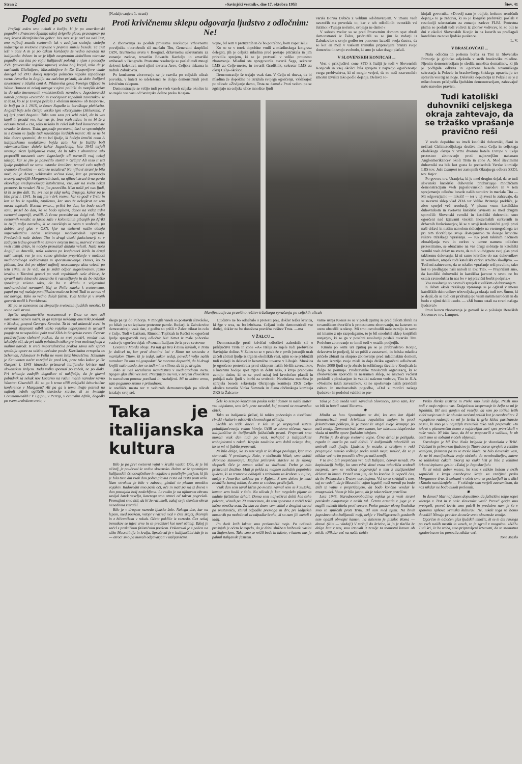Stran 2 »Savinjski vestnik«, dne 17. oktobra 1953 Štev. 41
Pogled po svetu
Prejšnji teden smo nehali z Italijo, ki je po amerikanski pogodbi s Francovo Španijo takoj dvignila glavo, pravzaprav pa svoj krvavi klerofašistični gobec. Ves svet se je ozrl na naš Trst, eno najbolj znanih svetovnih luk v zadnjem stoletju, stoletju industrije in svetovne trgovine v pravem smislu besede. Ta Trst leži v coni A in je po ozkem koridorju še vedno navezan na italijansko državo in se je kljub nasprotnim določilom mirovne pogodbe vsa leta po vojni italijanski položaj v njem s pomočjo ZVU (zavezniške vojaške uprave) vedno bolj krepil, tako da je naslednik Giolittijeve, Mussolinijeve in De Gasperijeve vlade dosegel od ZVU doslej največjo politično napako zapadnega sveta: Amerika in Anglija sta načelno pristali, da dobe Italijani suverenost v tržaški coni A. Pilatovska gesta Foreign Officea in White Housea ni nekaj novega v njeni politiki do manjših držav in do tako imenovanih »nehistoričnih narodov«. Jugoslovanski narodi poznajo »zvestobo in značajnost zapadnih zaveznikov še iz časa, ko se je Evropa pečala z »bolnim možem« ob Bosporu«, še bolj pa iz l. 1915, iz časov Rapalla in koroškega plebiscita. Angleži baje zelo čislajo versko igro »Everyman« (Slehernik). V tej igri pravi bogatin: Tako sem sam pri sebi rekel, da bi vas kupil in prodal vse, kar vas je, brez vseh težav, in ne bi še z očesom trenil.« Da, tako nekako bi rekel kak lord konservativne stranke še danes. Toda, gospodje porutanci, časi se spreminjajo in s časom se ljudje tudi naveličajo lordskih manir: Ali se ne bi bilo dobro spomniti, da so isti ljudje, ki hočejo izročiti cono A italijanskemu neofašizmu bojda zato, ker je Italija bolj »demokratična« dežela kakor Jugoslavija, leta 1943 terjali invazijo skozi ljubljanska vrata, da bi tako z oboroženo silo preprečili nastanek nove Jugoslavije ali ustvarili vsaj nekaj takega, kar se jim je posrečilo storiti v Grčiji? Ali niso ti isti ljudje podpirali ne samo ostanke četništva, temveč celo najbolj sramoto človeštva — ostanke ustaštva? Na njihovi strani je bila moč, bil je denar, velikanska večina zlata, kar ga premorejo trezorji največjih Morganovih bank, na njihovi strani črna garda okorelega srednjeveškega katolicizma, vse, kar na svetu nekaj premore. In vendar! Ni se jim posrečilo. Niso našli pri nas ljudi, ki bi se jim dali. Tu, pri nas je zdaj nekaj drugega, kakor pa je bilo pred l. 1941. In naj jim v brk vsemu, kar se godi v Trstu in kar se bo še zgodilo, zapišemo, kar smo že nekajkrat na tem mestu zapisali: Essetai emar..., prišel bo dan, ko bodo ostali sami, prišel bo dan, ko se bodo njihovi, danes na videz trdni svetovni imperiji, zrušili. A čemu prerokbe na dolgi rok. Volja svetovnih množic se jasno kaže v kolonialnih gibanjih po Afriki in Aziji, volja narodov, ki se osveščajo in rasto v svobodo, pa dobiva svoj glas v OZN, kjer na sleherni način obsoja imperialistični način reševanja mednarodnih vprašanj. Predsednik naše države Tito in drugi visoki funkcionarji so v zadnjem tednu govorili ne samo v svojem imenu, marveč v imenu vseh tistih držav, ki nočejo prenašati diktata velesil. Naša nota Angliji in Ameriki, naša zahteva po konferenci štirih in drugi naši ukrepi, vse je eno samo globoko prepričanje v možnost mednarodnega sodelovanja in sporazumevanja. Danes, ko to pišemo, šest dni po objavi najbolj nesramnega akta velesil po letu 1945, se že vidi, da je srditi odpor Jugoslovanov, jasno izražen s Titovimi govori po vseh republikah naše države, že spravil naše hinavske zaveznike k razmišljanju in da bo tržaško vprašanje rešeno tako, da bo v skladu z veljavnimi mednarodnimi normami. Naj se Pella zateka k svetovnemu, papež pa naj mašuje pontifikalno mašo za Istro! Tudi to za nas ni nič novega. Tako so vedno delali fašisti. Tudi Hitler je v svojih govorih molil k Previdnosti.
Mi pa se zanesemo na simpatije svetovnih ljudskih množic, ki so na naši strani.
Spričo angloameriške nesramnosti v Trstu se nam zdi naravnost naiven načrt, ki ga razvija nekdanji ameriški poslanik v Moskvi, gospod Georges Kennint. Ta bi rad atlantski zvezi in evropski skupnosti odbil vsako vojaško naperjenost in ustvaril pogoje za nenapadalni pakt med ZDA in Sovjetsko zvezo. Čeprav pozdravljamo sleherni poskus, da se svet pomiri, vendar nas izkušnja uči, da pri takih poizkusih težko gre brez mešetarjenja z malimi narodi. K sreči imperialistična praksa sama sebi sproti spodbija opore za takšne nečedne posle. Klerikalna evropska os Schuman, Adenauer in Pella ne more brez hinavščine. Schuman je Kennantov načrt razvijal že pred leti, prav tako kakor je De Gasperi l. 1945 hinavsko priznaval italijanske krivice nad slovanskim življem. Toda volka spoznaš po zobeh, ne po dlaki. Pri tehtanju zadnjih dogodkov ni naključje, da je glavni pobudnik za nekak nov Locarno na račun malih narodov ravno Winston Churchill. Ali so ga k temu silili zaključki laburistične konference v Margateu? Ali pa ga k temu tirajo potresi na najbolj trdnih ogliščih starinske stavbe, ki se imenuje Commonwealth? V Egiptu, v Perziji, v centralni Afriki, dogodki po vsem arabskem svetu, v
(Nadaljevanje s 1. strani)
Proti krivičnemu sklepu odgovarja ljudstvo z odločnim: Ne!
Z zborovanja so poslali protestne resolucije vrhovnemu poveljniku oboroženih sil maršalu Titu, Generalni skupščini OZN, Izvršnemu svetu v Beograd, državnemu sekretariatu za zunanje zadeve, tovarišu Edvardu Kardelju in ameriški ambasadi v Beogradu. Protestne resolucije so poslali tudi mnogi delovni kolektivi, med njimi tovarna Aero, Celjska tiskarna in rudnik Zabukovca.
Po končanem zborovanju se je razvila po celjskih ulicah povorka, v kateri so udeleženci še dolgo demonstrirali proti krivičnim sklepom.
Demonstracije se vršijo tudi po vseh vaseh celjske okolice in so zajele vse vasi od Savinjske doline preko Kozjan-
vojne, bil sem v partizanih in če bo potrebno, bom zopet šel.«
Ko so se v torek dopoldne vrnili z mladinskega kongresa delegati, jih je celjska mladina pred postajo pričakala in jim priredila sprejem, ki se je pretvoril v veliko protestno zborovanje. Mladini sta spregovorila tovariš Šega, sekretar LMS za Celje-mesto, in tovariš Gradišnik, sekretar LMS za okraj Celje-okolico.
Demonstracije še trajajo vsak dan. V Celju ni dneva, da bi mladina že dopoldne ne izražala svojega ogorčenja, vzklikajoč po ulicah: »Življenje damo, Trsta ne damo!« Proti večeru pa se zgrinjajo na celjske ulice množice ljudi
variša Borisa Debiča z velikim odobravanjem. V imenu vseh navzočih sta povedala to, kar v teh odločilnih trenutkih vsi čutimo: »Tujega nočemo, svojega ne damo!«
V soboto zvečer so se pred Prosvetnim domom spet zbrali demonstranti iz Žalca, pridružili so se jim še rudarji iz Zabukovice s svojo godbo ter ponovno izrazili svoja čustva, da so kot en mož v vsakem trenutku pripravljeni braniti svojo domovino in svojo svobodo, ki smo jo tako drago plačali.
V SLOVENSKIH KONJICAH ...
Vest o priključitvi cone STO k Italiji je tudi v Slovenskih Konjicah in vsej okolici bila sprejeta z največjo ogorčenostjo vsega prebivalstva, ki ni moglo verjeti, da so naši »zavezniki« zmožni izvršiti tako podlo dejanje. Delavci to-
Manifestacije za pravično rešitev tržaškega vprašanja po celjskih ulicah
skega pa tja do Pohorja. V mnogih vaseh so postavili slavoloke, po hišah pa so izpisane protestne parole. Rudarji iz Zabukovice demonstrirajo vsak dan, z godbo so prišli v Žalec trikrat in celo v Celje. Tudi v Laškem, Rimskih Toplicah in Rečici so ogorčeni ljudje spregovorili svoj odločni: Ne! Kmet iz male pohorske vasice je ogorčen dejal: »Poznam Italijane že iz prve svetovne
Levantu? Morda oboje. Pa naj ga tira k temu karkoli, v Trstu je doživel to, kar pred desetimi leti v Rimu na sestanku z maršalom Titom, ki je tedaj, kakor sedaj, povedal voljo naših narodov: Tu smo mi gospodar! Ne moremo dopustiti, da bi drugi krojili našo usodo, ker se tudi mi ne silimo, da bi jo drugim.
Tako se naš socializem manifestira v mednarodnem svetu. Njegov glas sliši ves svet. Pritrjujejo mu vsi, v svojem človeškem in narodnem ponosu ponižani in razžaljeni. Mi to dobro vemo, zato pogumno zremo v prihodnost.
iz središča mesta ter v večurnih demonstracijah po ulicah izražajo svoj srd.
Ljudstvo ne bo odnehalo s protesti prej, dokler težka krivica, ki žge v srca, ne bo izbrisana. Celjani bodo demonstrirali vse dotlej, dokler ne bo dosežena pravična rešitev Trsta. —ma
V ŽALCU ...
Demonstracije proti krivični odločitvi zahodnih sil o priključitvi Trsta in cone »A« Italiji so zajele tudi prebivalce Savinjske doline. V Žalcu so se v petek že v prvih jutranjih urah začeli zbirati ljudje iz trga in okoliških vasi, njim so se pridružili tudi rudarji in delavci iz keramične tovarne v Libojah. Množica je ogorčeno protestirala proti sklepom naših bivših zaveznikov, s katerimi hočejo spet trgati in deliti našo, s krvjo prepojeno zemljo tistim, ki so se pred nekaj leti krvoločno planili in pobijali naše ljudi v borbi za svobodo. Navdušena množica je sprejela besede sekretarja Okrajnega komiteja ZKS Celje-okolica tovariša Vinka Šumrada in člana občinskega komiteja ZKS iz Žalca to-
varne usnja Konus so se v petek zjutraj še pred delom zbrali na tovarniškem dvorišču k protestnemu zborovanju, na katerem so ostro obsodili ta ukrep. Mi smo osvobodili našo zemljo in samo mi imamo z njo razpolagamo, to je bil enodušni sklep konjiških usnjarjev, ki so ga v posebni resoluciji poslali tovarišu Titu. Podobno zborovanje so imeli tudi v ostalih podjetjih.
Kmalu po osmi uri zjutraj pa se je prebivalstvo Konjic, delavstvo iz podjetij, ki so prišli z zastavami, in šolska mladina pričelo zbirati na skupno zborovanje pred mladinskim domom, da tam izrazijo svoje misli in dajo duška ogorčeni odločnosti. Preko 2000 ljudi se je zbralo in tolikšnega števila v Konjicah že dolgo ne pomnijo. Predstavnike množičnih organizacij, ki so zborovalcem sporočili ta nesramen sklep, so navzoči večkrat prekinili s ploskanjem in vzkliki našemu vodstvu, Titu in JLA. »Nočemo takih zaveznikov, ki ne upoštevajo naših pravičnih zahtev in mednarodnih pogodb«, »Dol z morilci našega ljudstva« in podobni vzkliki so pre-
kinjali govornike. »Dovolj nam je obljub, hočemo resničnih dejanj,« to je zahteva, ki so jo konjiški prebivalci poslali v resoluciji sekretariatu za zunanje zadeve FLRJ. Protestna pisma so poslali tudi volivci iz zborov volivcev, ki so bili te dni v okolici Slovenskih Konjic in na katerih so predlagali kandidate za nove ljudske poslance.
L. V.
V BRASLOVČAH ...
Naša odločna in poštena borba za Trst in Slovensko Primorje je globoko odjeknila v srcih braslovške mladine. Njenim demonstracijam je sledila množica domačinov, ki jih je podžgala odkrita in ogorčena beseda tovarniškega sekretarja iz Polzele in braslovškega šolskega upravitelja ter spravila ves trg na noge. Delavska deputacija iz Polzele se je z mikrofonom priključila ljudskim demonstracijam, zahtevajoč našo narodno pravico.
Tudi katoliški duhovniki celjskega okraja zahtevajo, da se tržaško vprašanje pravično reši
V sredo dopoldne so imeli katoliški duhovniki, člani in nečlani Cirilmetodijskega društva mesta Celja in celjskega okoliškega okraja v vrtni dvorani hotela Evrope v Celju protestno zborovanje proti najnovejšim nakanam Angloamerikancev okoli Trsta in cone A. Med števiInimi duhovniki sta bila kot gosta še predsednik Verske komisije LRS tov. Jože Lampret ter zastopnik Okrajnega odbora SZDL tov. Rajer.
Po govoru tov. Uranjeka, ki je med drugim dejal, da se tudi slovenski katoliški duhovniki pridružujejo množičnim demonstracijam vseh jugoslovanskih narodov in v tem sprejemanju odločne besede naših narodov in maršala Tita — Mi odgovarjamo — nikoli! — ter v tej zvezi še zahtevajo, da se nevarni sklep vlad ZDA ter Velike Britanije prekliče, je zbor sprejel več resolucij. V pismu vsem katoliškim duhovnikom in svetovni katoliški javnosti so med drugim sporočili: Slovenski verniki in katoliški duhovniki smo ogorčeni nad izjavami visokih inozemskih cerkvenih in državnih funkcionarjev, ki se v svoji iredentistični gonji proti naši državi in našim narodom sklicujejo na vsemogočnega ter pri tem zlorabljajo svoje dostojanstvo za dosego krivične rešitve tržaškega vprašanja. — Ko proti takšnim načinom zlorabljanja vere in cerkve v temne namene odločno protestiramo, se obračamo na vas drugi sobratje in katoliški verniki vseh držav na svetu, da tudi vi dvignete svoj glas proti takšnemu delovanju, ki ni samo krivično do nas duhovnikov in vernikov, ampak tudi katoliški cerkvi izredno škodljivo. — Tudi mi zahtevamo, da se tržaško vprašanje reši pravilno, tako kot to predlagajo naši narodi in tov. Tito. — Prepričani smo, da katoliški duhovniki in katoliška javnost v svetu ne bo ostala ravnodušna in nas bo v tej pravični borbi podprla.«
Vse resolucije so navzoči sprejeli z velikim odobravanjem.
K debati okoli tržaškega vprašanja se je oglasil v imenu katoliških duhovnikov trboveljskega okraja tudi tov. Šmon, ki je dejal, da se tudi oni pridružujejo vsem našim narodom in da bodo z njimi delili usodo. — »Mi bomo ostali na strani našega ljudstva!«
Proti koncu zborovanja je govoril še o položaju Beneških Slovencev tov. Lampret.
Taka je italijanska kultura
Bilo je po prvi svetovni vojni v kraški vasici. Oče, ki je bil učitelj, je poučeval še vedno slovensko. Dobro se še spominjam italijanskih črnosrajčnikov in vojakov s petelinjim perjem, ki jih je bila tiste dni vsak dan polna glavna cesta od Trsta proti Reki. Nam otrokom je bilo v zabavo, gledati to pisano množico vojakov. Radovedni smo pasli oči, oče in mati pa sta iz dneva v dan postajala bolj zaskrbljena. Le redko je na njihovem obrazu zasijal žarek veselja, katerega smo otroci od takrat pogrešali. Premajhni smo bili, da bi že razumeli, zakaj se je staršem obraz nenadoma zmračil.
Bilo je v drugem razredu ljudske šole. Nekega dne, kar na lepem, med poukom, vstopi v razred mož v črni srajci, škornjih in z bičevnikom v rokah. Očeta pokliče iz razreda. Čez nekaj trenutkov se tujec vrne in se predstavi kot novi učitelj. Takoj je začel s praktičnim fašističnim poukom. Pokazoval je s palico na sliko Mussolinija in kralja. Spraševal je v italijanščini kdo je to — otroci smo pa morali odgovarjati v italijanščini.
Šele ko sem po končanem pouku stekel domov in našel mater vso objokano, sem šele prav zavedal, kaj pomeni ta nenavaden obisk.
Tako so italijanski fašisti, ki toliko gobezdajo o tisočletni rimski »kulturi« odslovili slovenskega učitelja.
Sledili so težki dnevi. V šoli se je stopnjeval sistem poitalijančevanja vedno hitreje. Učili se nismo ničesar, razen italijanščine in italijanskih fašističnih pesmi. Prepevati smo morali vsak dan tudi po vasi, mahajoč z italijanskimi trobojnicami v rokah. Krepko zaušnico sem dobil nekega dne, ko se mi ni ljubilo prepevati.
Ni bilo dolgo, ko so nas vrgli iz šolskega poslopja, kjer smo stanovali. V predmestju Reke, v občinskih hišah, smo dobili skromno stanovanje. Majhni prihranki staršev so že skoraj skopneli. Oče je zaman stikal za službami. Treba je bilo prehraniti družino. Mati je pekla za majhen zaslužek popotnice ljudem, ki so trumoma odhajali s trebuhom za kruhom v tujino, možje v Ameriko, dekleta pa v Egipt... S tem delom je mati zaslužila komaj toliko, da smo se s težavo preživljali.
Vsak dan sem taval lačen po mestu, ravnal sem se k Sušaka, kamor sem hodil v šolo. Na ulicah je kar mrgolelo pijane in nadute fašistične drhali. Doma sem največkrat dobil kos suhe polente, včasih pa 20 centezimov, da sem spotoma z rožiči tešil lačna otroška usta. Za dan za dnem sem stikal z drugimi otroci po pristanišču, zbiral odpadke premoga in drv, pri ladjiskih mostovih pa moledoval za odpadke kruha, ki so nam jih metali z ladij.
Po dveh letih lakote smo prekoračili mejo. Po neštetih prošnjah je očetu le uspelo, da je dobil službo v hribovski vasici na Štajerskem. Tako smo se rešili bede in lakote, v katero nas je pahnil italijanski fašizem.
Taka je bila usoda vseh zavednih Slovencev, samo zato, ker so bili in hoteli ostati Slovenci.
✱
Minila so leta. Spominjam se dni, ko smo kot dijaki demonstrirali proti krivičnim rapalskim mejam in proti fašističnemu pohlepu, ki je zopet že stegal svoje krempIje po naši zemlji. Demonstrirali smo zaman, ker takratna hlapčevska vlada ni nudila opore ljudskim težnjam.
Prišlo je do druge svetovne vojne. Črna drhal je požigala, ropala in morila po naši deželi. V italijanskih taboriščih so umirali naši ljudje. Ljudstvo je ostalo, z orožjem v roki preganjalo rimsko volkuljo preko naših meja, misleč, da se ji nikdar več ne bo pocedile sline po naši zemlji.
V to smo bili prepričani vsi, tudi Italijani, čeprav neradi. Po kapitulaciji Italije, ko smo vdrli skozi vrata taborišča svobodi nasproti, sem se večkrat pogovarjal o tem z italijanskimi delavci in kmeti. Pravil sem jim, da bo končno le napočil čas, da bo Primorska s Trstom osvobojena. Vsi so se strinjali s tem, saj so vedeli, da je Mussolini vojno izgubil, naši narodi pa bodo izšli iz vojne s prepričanjem, da bodo končno vendar le zmagovalci. Vsem je bilo jasno, da je taka rešitev pravična.
Leta 1945. Narodnoosvobodilna vojska je z vseh strani potiskala okupatorja z naših tal. Četrta armada z juga je v naglih naletih hitela proti severu. Preko gozdov okrog Snežnika smo se spuščali proti Trstu. Bil sem med njimi. Na bivši jugoslovansko-italijanski meji, nekje v Vindišgrecovih gozdovih sem opazil obmejni kamen, na katerem je pisalo: Roma — doma! (Rim — vladaj!) V mržnji do krivice, ki jo je tlačila že dolga leta v nas, smo izruvali iz zemlje ta sramotni kamen ob misli: »Nikdar več na naših tleh!«
Preko Ilirske Bistrice in Pivke smo hiteli dalje. Prišli smo tudi v mojo rojstno vas. Dolgoletno hrepenenje in želja se mi je izpolnila. Bil sem ganjen od veselja, da sem po tolikih letih videl svojo vas in še ob tako svečani priliki kot je osvoboditev. Z nepopisno radostjo se mi je izvila iz grla kitica partizanske pesmi, ki smo jo v najtežjih trenutkih tako radi prepevali: »In takrat s plamenečim bomo z najdražjim meč spet privriskali v naše vasi«. Ni bilo časa, da bi se pogovorili z vaščani, le ob cesti smo se solzami v očeh objemali.
Osvobojen je bil Trst. Naša brigada je vkorakala v Tržič. Tržačani in primorsko ljudstvo je Titove borce sprejelo z velikim veseljem, fašistom pa so se tresle hlače. Ni bilo slovenske vasi, da ne bi manifestirala svoje občutke do osvoboditeljev, katere so tolikokrat čakali. Skoraj na vsaki hiši je bilo z velikimi črkami izpisano geslo: »Tukaj je Jugoslavija!«
Še ni minil dober mesec, ko smo s težkim bolom v srcih zapuščali s krvjo osvobojene kraje za vražjimi preko Morganove črte. S solzami v očeh smo se poslavljali in s klici »Kmalu nasvidenje!« — V svidenje smo verjeli zavezmikom, da nas nikdar ne bodo nikoli prelomili.
✱
In danes? Mar naj danes dopustimo, da fašistične tolpe zopet vderejo v Trst in v naše slovenske vasi? Preveč gorja smo pretrpeli, preveč krivic smo požrli in predobro nam je še v spominu njihova »rimska kultura«. Ne, nikoli tega ne bomo dovolili! Nimajo pravice do naše svete slovenske zemlje.
Ogorčen in odločen glas ljudskih množic, ki se te dni razlega po vseh naših mestih in vaseh, se je zgrnil v mogočen: »NE!« Tudi kri, če bo treba, smo pripravljeni žrtvovati, da se sramotna zgodovina ne bo ponovila nikdar več.
Tone Maslo